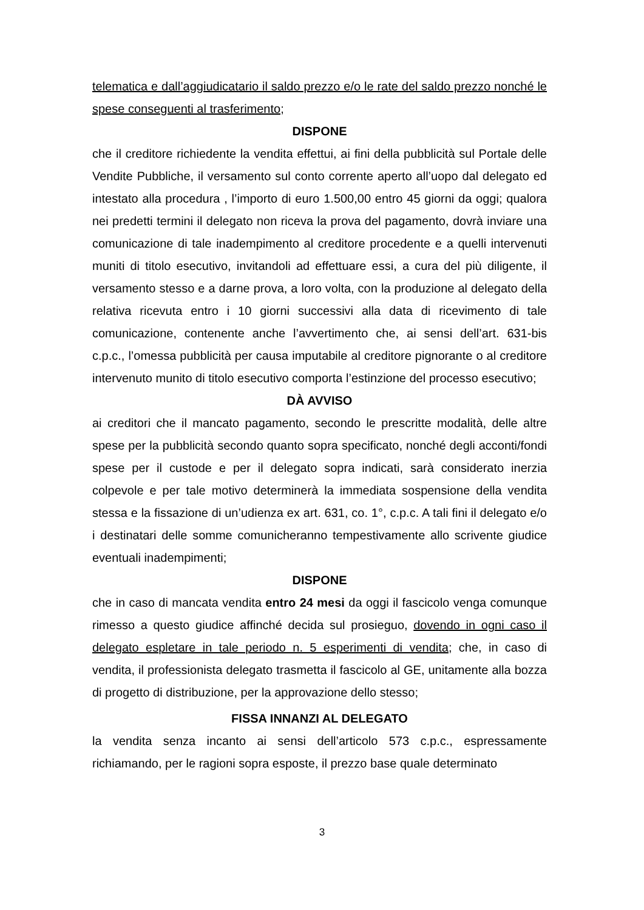telematica e dall’aggiudicatario il saldo prezzo e/o le rate del saldo prezzo nonché le spese conseguenti al trasferimento;
DISPONE
che il creditore richiedente la vendita effettui, ai fini della pubblicità sul Portale delle Vendite Pubbliche, il versamento sul conto corrente aperto all’uopo dal delegato ed intestato alla procedura , l’importo di euro 1.500,00 entro 45 giorni da oggi; qualora nei predetti termini il delegato non riceva la prova del pagamento, dovrà inviare una comunicazione di tale inadempimento al creditore procedente e a quelli intervenuti muniti di titolo esecutivo, invitandoli ad effettuare essi, a cura del più diligente, il versamento stesso e a darne prova, a loro volta, con la produzione al delegato della relativa ricevuta entro i 10 giorni successivi alla data di ricevimento di tale comunicazione, contenente anche l’avvertimento che, ai sensi dell’art. 631-bis c.p.c., l’omessa pubblicità per causa imputabile al creditore pignorante o al creditore intervenuto munito di titolo esecutivo comporta l’estinzione del processo esecutivo;
DÀ AVVISO
ai creditori che il mancato pagamento, secondo le prescritte modalità, delle altre spese per la pubblicità secondo quanto sopra specificato, nonché degli acconti/fondi spese per il custode e per il delegato sopra indicati, sarà considerato inerzia colpevole e per tale motivo determinerà la immediata sospensione della vendita stessa e la fissazione di un’udienza ex art. 631, co. 1°, c.p.c. A tali fini il delegato e/o i destinatari delle somme comunicheranno tempestivamente allo scrivente giudice eventuali inadempimenti;
DISPONE
che in caso di mancata vendita entro 24 mesi da oggi il fascicolo venga comunque rimesso a questo giudice affinché decida sul prosieguo, dovendo in ogni caso il delegato espletare in tale periodo n. 5 esperimenti di vendita; che, in caso di vendita, il professionista delegato trasmetta il fascicolo al GE, unitamente alla bozza di progetto di distribuzione, per la approvazione dello stesso;
FISSA INNANZI AL DELEGATO
la vendita senza incanto ai sensi dell’articolo 573 c.p.c., espressamente richiamando, per le ragioni sopra esposte, il prezzo base quale determinato
3